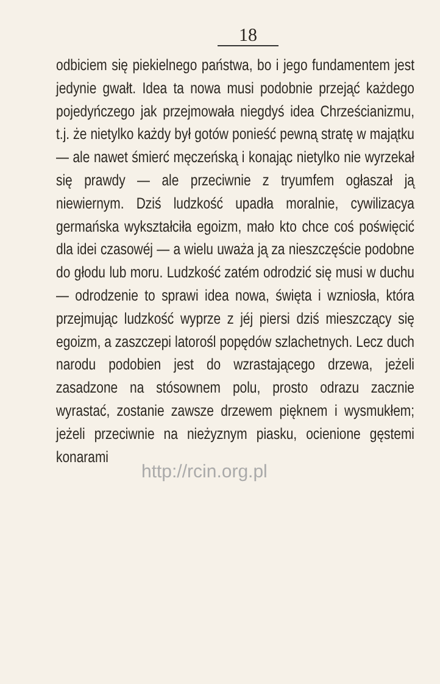18
odbiciem się piekielnego państwa, bo i jego fundamentem jest jedynie gwałt. Idea ta nowa musi podobnie przejąć każdego pojedyńczego jak przejmowała niegdyś idea Chrześcianizmu, t.j. że nietylko każdy był gotów ponieść pewną stratę w majątku — ale nawet śmierć męczeńską i konając nietylko nie wyrzekał się prawdy — ale przeciwnie z tryumfem ogłaszał ją niewiernym. Dziś ludzkość upadła moralnie, cywilizacya germańska wykształciła egoizm, mało kto chce coś poświęcić dla idei czasowéj — a wielu uważa ją za nieszczęście podobne do głodu lub moru. Ludzkość zatém odrodzić się musi w duchu — odrodzenie to sprawi idea nowa, święta i wzniosła, która przejmując ludzkość wyprze z jéj piersi dziś mieszczący się egoizm, a zaszczepi latorośl popędów szlachetnych. Lecz duch narodu podobien jest do wzrastającego drzewa, jeżeli zasadzone na stósownem polu, prosto odrazu zacznie wyrastać, zostanie zawsze drzewem pięknem i wysmukłem; jeżeli przeciwnie na nieżyznym piasku, ocienione gęstemi konarami
http://rcin.org.pl